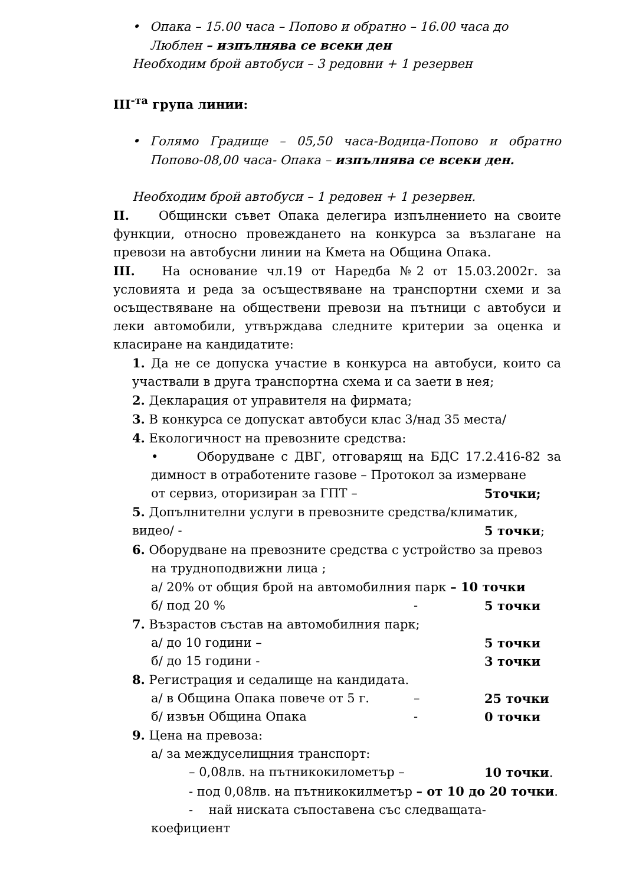• Опака – 15.00 часа – Попово и обратно – 16.00 часа до Люблен – изпълнява се всеки ден
Необходим брой автобуси – 3 редовни + 1 резервен
III<sup>-та</sup> група линии:
• Голямо Градище – 05,50 часа-Водица-Попово и обратно Попово-08,00 часа- Опака – изпълнява се всеки ден.
Необходим брой автобуси – 1 редовен + 1 резервен.
II. Общински съвет Опака делегира изпълнението на своите функции, относно провеждането на конкурса за възлагане на превози на автобусни линии на Кмета на Община Опака.
III. На основание чл.19 от Наредба №2 от 15.03.2002г. за условията и реда за осъществяване на транспортни схеми и за осъществяване на обществени превози на пътници с автобуси и леки автомобили, утвърждава следните критерии за оценка и класиране на кандидатите:
1. Да не се допуска участие в конкурса на автобуси, които са участвали в друга транспортна схема и са заети в нея;
2. Декларация от управителя на фирмата;
3. В конкурса се допускат автобуси клас 3/над 35 места/
4. Екологичност на превозните средства:
• Оборудване с ДВГ, отговарящ на БДС 17.2.416-82 за димност в отработените газове – Протокол за измерване
от сервиз, оторизиран за ГПТ – 5точки;
5. Допълнителни услуги в превозните средства/климатик,
видео/ - 5 точки;
6. Оборудване на превозните средства с устройство за превоз
на трудноподвижни лица ;
а/ 20% от общия брой на автомобилния парк – 10 точки
б/ под 20 % - 5 точки
7. Възрастов състав на автомобилния парк;
а/ до 10 години – 5 точки
б/ до 15 години - 3 точки
8. Регистрация и седалище на кандидата.
а/ в Община Опака повече от 5 г. – 25 точки
б/ извън Община Опака - 0 точки
9. Цена на превоза:
а/ за междуселищния транспорт:
– 0,08лв. на пътникокилометър – 10 точки.
- под 0,08лв. на пътникокилметър – от 10 до 20 точки.
- най ниската съпоставена със следващата-
коефициент